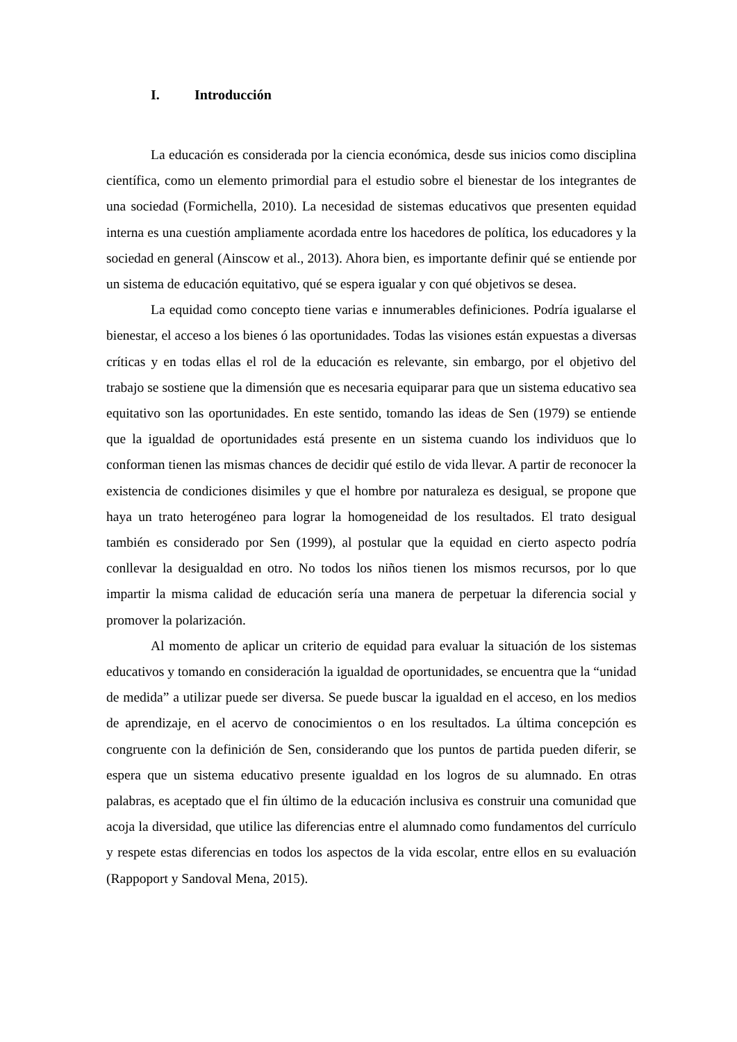I. Introducción
La educación es considerada por la ciencia económica, desde sus inicios como disciplina científica, como un elemento primordial para el estudio sobre el bienestar de los integrantes de una sociedad (Formichella, 2010). La necesidad de sistemas educativos que presenten equidad interna es una cuestión ampliamente acordada entre los hacedores de política, los educadores y la sociedad en general (Ainscow et al., 2013). Ahora bien, es importante definir qué se entiende por un sistema de educación equitativo, qué se espera igualar y con qué objetivos se desea.
La equidad como concepto tiene varias e innumerables definiciones. Podría igualarse el bienestar, el acceso a los bienes ó las oportunidades. Todas las visiones están expuestas a diversas críticas y en todas ellas el rol de la educación es relevante, sin embargo, por el objetivo del trabajo se sostiene que la dimensión que es necesaria equiparar para que un sistema educativo sea equitativo son las oportunidades. En este sentido, tomando las ideas de Sen (1979) se entiende que la igualdad de oportunidades está presente en un sistema cuando los individuos que lo conforman tienen las mismas chances de decidir qué estilo de vida llevar. A partir de reconocer la existencia de condiciones disimiles y que el hombre por naturaleza es desigual, se propone que haya un trato heterogéneo para lograr la homogeneidad de los resultados. El trato desigual también es considerado por Sen (1999), al postular que la equidad en cierto aspecto podría conllevar la desigualdad en otro. No todos los niños tienen los mismos recursos, por lo que impartir la misma calidad de educación sería una manera de perpetuar la diferencia social y promover la polarización.
Al momento de aplicar un criterio de equidad para evaluar la situación de los sistemas educativos y tomando en consideración la igualdad de oportunidades, se encuentra que la “unidad de medida” a utilizar puede ser diversa. Se puede buscar la igualdad en el acceso, en los medios de aprendizaje, en el acervo de conocimientos o en los resultados. La última concepción es congruente con la definición de Sen, considerando que los puntos de partida pueden diferir, se espera que un sistema educativo presente igualdad en los logros de su alumnado. En otras palabras, es aceptado que el fin último de la educación inclusiva es construir una comunidad que acoja la diversidad, que utilice las diferencias entre el alumnado como fundamentos del currículo y respete estas diferencias en todos los aspectos de la vida escolar, entre ellos en su evaluación (Rappoport y Sandoval Mena, 2015).